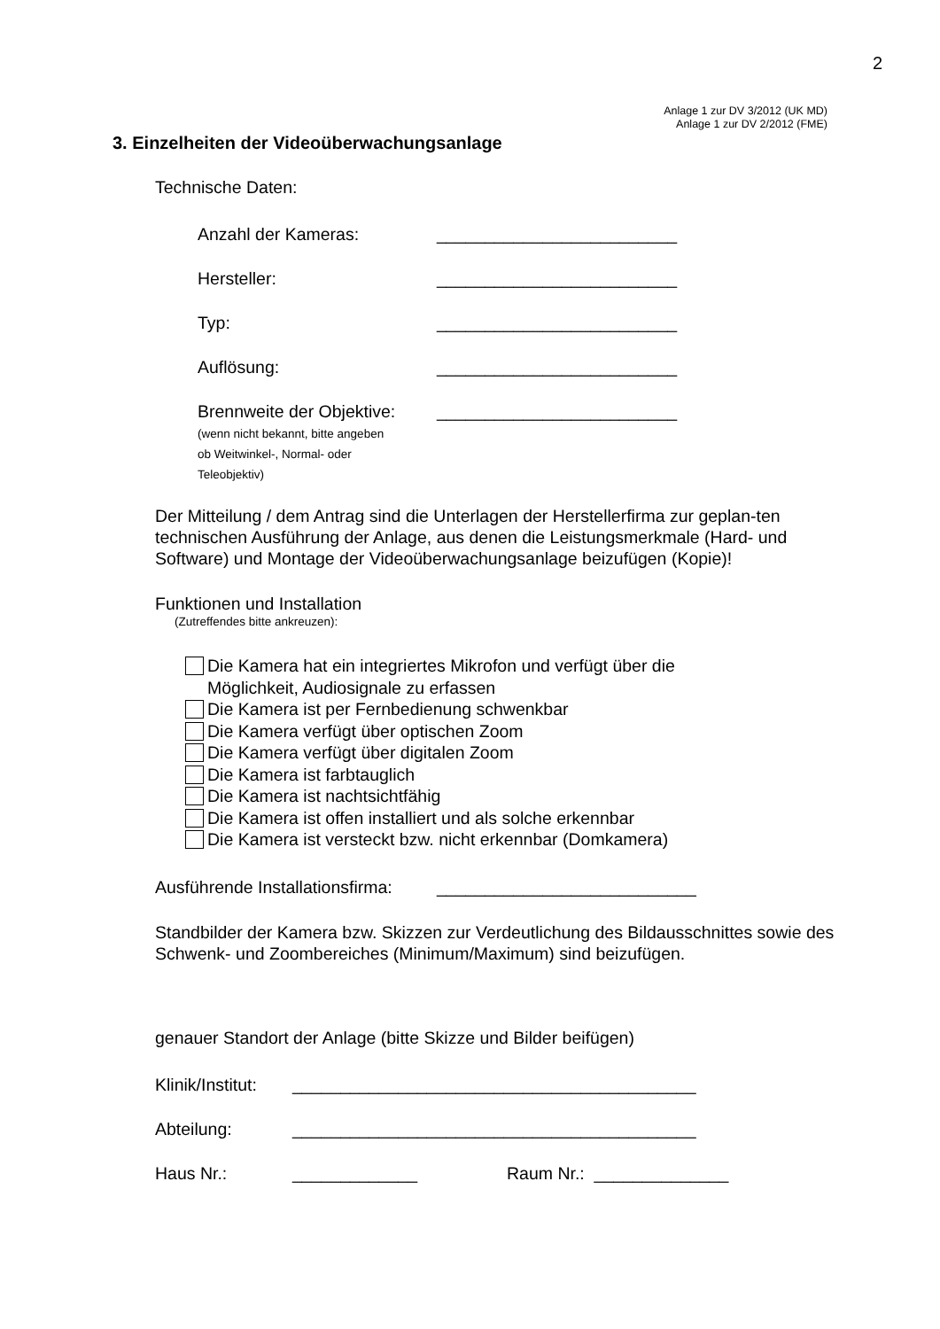2
Anlage 1 zur DV 3/2012 (UK MD)
Anlage 1 zur DV 2/2012 (FME)
3. Einzelheiten der Videoüberwachungsanlage
Technische Daten:
Anzahl der Kameras: _________________________
Hersteller: _________________________
Typ: _________________________
Auflösung: _________________________
Brennweite der Objektive:
(wenn nicht bekannt, bitte angeben
ob Weitwinkel-, Normal- oder
Teleobjektiv) _________________________
Der Mitteilung / dem Antrag sind die Unterlagen der Herstellerfirma zur geplan-ten technischen Ausführung der Anlage, aus denen die Leistungsmerkmale (Hard- und Software) und Montage der Videoüberwachungsanlage beizufügen (Kopie)!
Funktionen und Installation
(Zutreffendes bitte ankreuzen):
Die Kamera hat ein integriertes Mikrofon und verfügt über die
Möglichkeit, Audiosignale zu erfassen
Die Kamera ist per Fernbedienung schwenkbar
Die Kamera verfügt über optischen Zoom
Die Kamera verfügt über digitalen Zoom
Die Kamera ist farbtauglich
Die Kamera ist nachtsichtfähig
Die Kamera ist offen installiert und als solche erkennbar
Die Kamera ist versteckt bzw. nicht erkennbar (Domkamera)
Ausführende Installationsfirma: ___________________________
Standbilder der Kamera bzw. Skizzen zur Verdeutlichung des Bildausschnittes sowie des Schwenk- und Zoombereiches (Minimum/Maximum) sind beizufügen.
genauer Standort der Anlage (bitte Skizze und Bilder beifügen)
Klinik/Institut: __________________________________________
Abteilung: __________________________________________
Haus Nr.: _____________ Raum Nr.: ______________